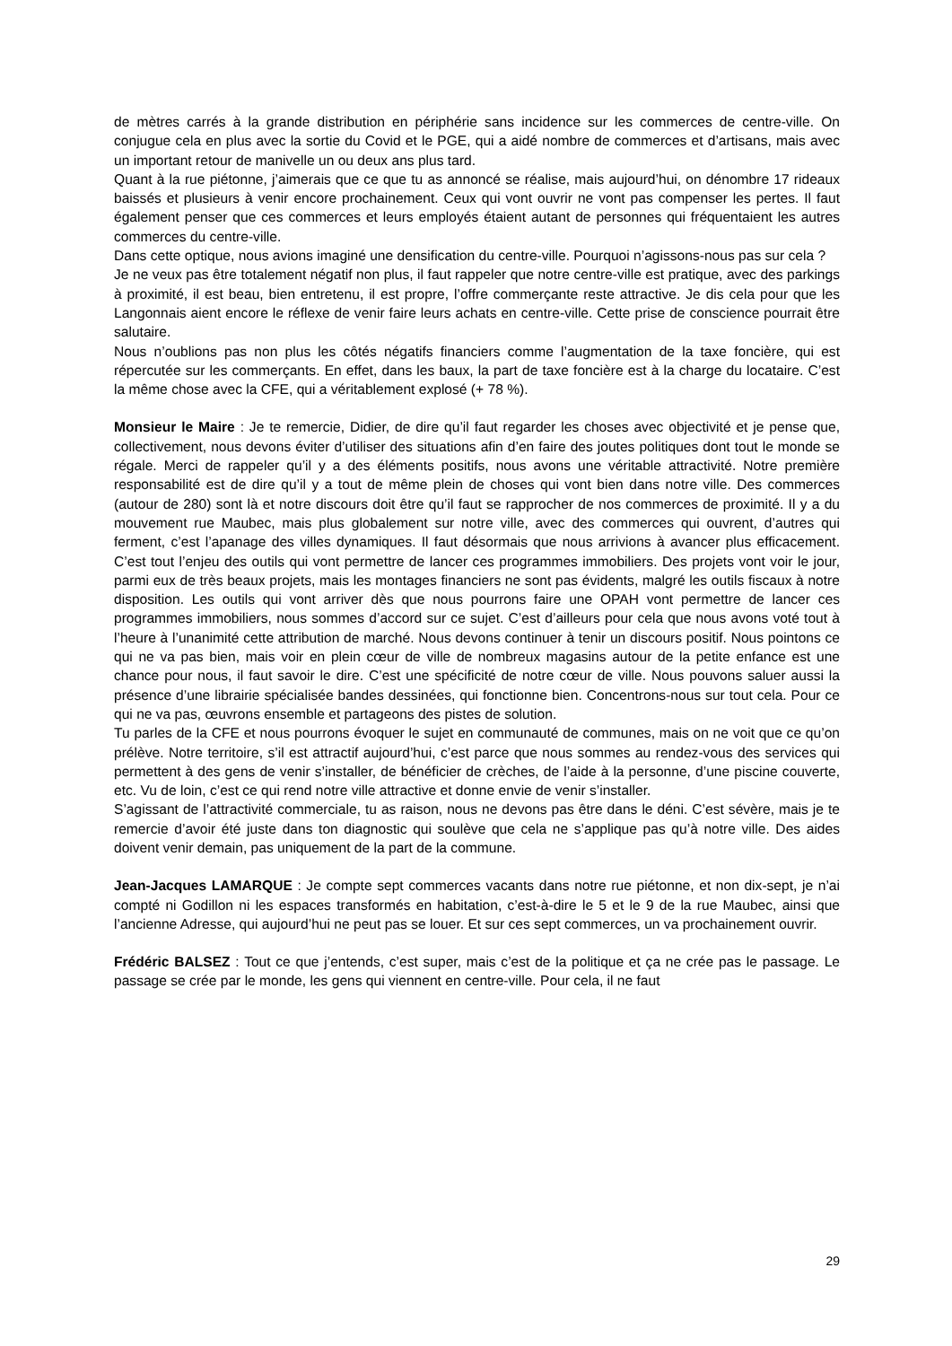de mètres carrés à la grande distribution en périphérie sans incidence sur les commerces de centre-ville. On conjugue cela en plus avec la sortie du Covid et le PGE, qui a aidé nombre de commerces et d’artisans, mais avec un important retour de manivelle un ou deux ans plus tard.
Quant à la rue piétonne, j’aimerais que ce que tu as annoncé se réalise, mais aujourd’hui, on dénombre 17 rideaux baissés et plusieurs à venir encore prochainement. Ceux qui vont ouvrir ne vont pas compenser les pertes. Il faut également penser que ces commerces et leurs employés étaient autant de personnes qui fréquentaient les autres commerces du centre-ville.
Dans cette optique, nous avions imaginé une densification du centre-ville. Pourquoi n’agissons-nous pas sur cela ?
Je ne veux pas être totalement négatif non plus, il faut rappeler que notre centre-ville est pratique, avec des parkings à proximité, il est beau, bien entretenu, il est propre, l’offre commerçante reste attractive. Je dis cela pour que les Langonnais aient encore le réflexe de venir faire leurs achats en centre-ville. Cette prise de conscience pourrait être salutaire.
Nous n’oublions pas non plus les côtés négatifs financiers comme l’augmentation de la taxe foncière, qui est répercutée sur les commerçants. En effet, dans les baux, la part de taxe foncière est à la charge du locataire. C’est la même chose avec la CFE, qui a véritablement explosé (+ 78 %).
Monsieur le Maire : Je te remercie, Didier, de dire qu’il faut regarder les choses avec objectivité et je pense que, collectivement, nous devons éviter d’utiliser des situations afin d’en faire des joutes politiques dont tout le monde se régale. Merci de rappeler qu’il y a des éléments positifs, nous avons une véritable attractivité. Notre première responsabilité est de dire qu’il y a tout de même plein de choses qui vont bien dans notre ville. Des commerces (autour de 280) sont là et notre discours doit être qu’il faut se rapprocher de nos commerces de proximité. Il y a du mouvement rue Maubec, mais plus globalement sur notre ville, avec des commerces qui ouvrent, d’autres qui ferment, c’est l’apanage des villes dynamiques. Il faut désormais que nous arrivions à avancer plus efficacement. C’est tout l’enjeu des outils qui vont permettre de lancer ces programmes immobiliers. Des projets vont voir le jour, parmi eux de très beaux projets, mais les montages financiers ne sont pas évidents, malgré les outils fiscaux à notre disposition. Les outils qui vont arriver dès que nous pourrons faire une OPAH vont permettre de lancer ces programmes immobiliers, nous sommes d’accord sur ce sujet. C’est d’ailleurs pour cela que nous avons voté tout à l’heure à l’unanimité cette attribution de marché. Nous devons continuer à tenir un discours positif. Nous pointons ce qui ne va pas bien, mais voir en plein cœur de ville de nombreux magasins autour de la petite enfance est une chance pour nous, il faut savoir le dire. C’est une spécificité de notre cœur de ville. Nous pouvons saluer aussi la présence d’une librairie spécialisée bandes dessinées, qui fonctionne bien. Concentrons-nous sur tout cela. Pour ce qui ne va pas, œuvrons ensemble et partageons des pistes de solution.
Tu parles de la CFE et nous pourrons évoquer le sujet en communauté de communes, mais on ne voit que ce qu’on prélève. Notre territoire, s’il est attractif aujourd’hui, c’est parce que nous sommes au rendez-vous des services qui permettent à des gens de venir s’installer, de bénéficier de crèches, de l’aide à la personne, d’une piscine couverte, etc. Vu de loin, c’est ce qui rend notre ville attractive et donne envie de venir s’installer.
S’agissant de l’attractivité commerciale, tu as raison, nous ne devons pas être dans le déni. C’est sévère, mais je te remercie d’avoir été juste dans ton diagnostic qui soulève que cela ne s’applique pas qu’à notre ville. Des aides doivent venir demain, pas uniquement de la part de la commune.
Jean-Jacques LAMARQUE : Je compte sept commerces vacants dans notre rue piétonne, et non dix-sept, je n’ai compté ni Godillon ni les espaces transformés en habitation, c’est-à-dire le 5 et le 9 de la rue Maubec, ainsi que l’ancienne Adresse, qui aujourd’hui ne peut pas se louer. Et sur ces sept commerces, un va prochainement ouvrir.
Frédéric BALSEZ : Tout ce que j’entends, c’est super, mais c’est de la politique et ça ne crée pas le passage. Le passage se crée par le monde, les gens qui viennent en centre-ville. Pour cela, il ne faut
29